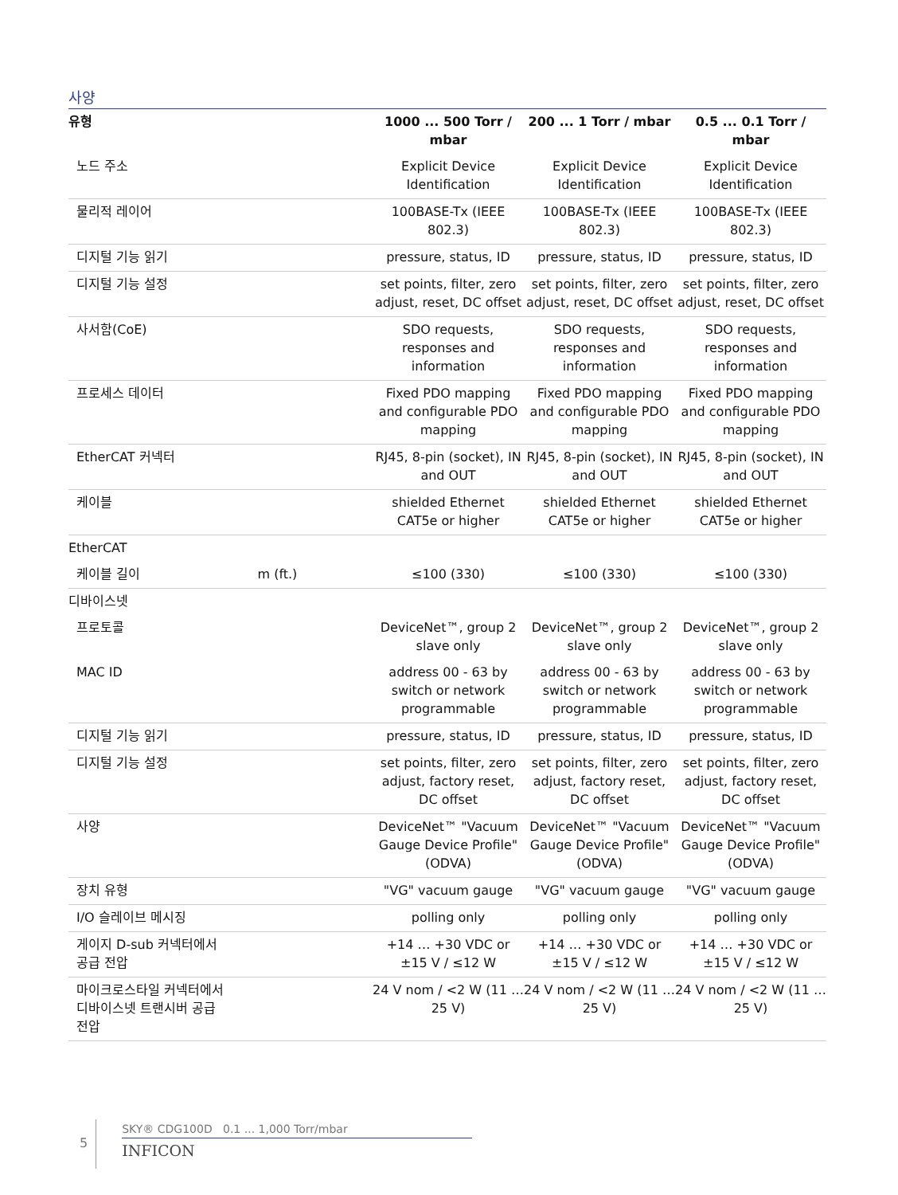사양
| 유형 | | 1000 ... 500 Torr / mbar | 200 ... 1 Torr / mbar | 0.5 ... 0.1 Torr / mbar |
| --- | --- | --- | --- | --- |
| 노드 주소 | | Explicit Device Identification | Explicit Device Identification | Explicit Device Identification |
| 물리적 레이어 | | 100BASE-Tx (IEEE 802.3) | 100BASE-Tx (IEEE 802.3) | 100BASE-Tx (IEEE 802.3) |
| 디지털 기능 읽기 | | pressure, status, ID | pressure, status, ID | pressure, status, ID |
| 디지털 기능 설정 | | set points, filter, zero adjust, reset, DC offset | set points, filter, zero adjust, reset, DC offset | set points, filter, zero adjust, reset, DC offset |
| 사서함(CoE) | | SDO requests, responses and information | SDO requests, responses and information | SDO requests, responses and information |
| 프로세스 데이터 | | Fixed PDO mapping and configurable PDO mapping | Fixed PDO mapping and configurable PDO mapping | Fixed PDO mapping and configurable PDO mapping |
| EtherCAT 커넥터 | | RJ45, 8-pin (socket), IN and OUT | RJ45, 8-pin (socket), IN and OUT | RJ45, 8-pin (socket), IN and OUT |
| 케이블 | | shielded Ethernet CAT5e or higher | shielded Ethernet CAT5e or higher | shielded Ethernet CAT5e or higher |
| EtherCAT | | | | |
| 케이블 길이 | m (ft.) | ≤100 (330) | ≤100 (330) | ≤100 (330) |
| 디바이스넷 | | | | |
| 프로토콜 | | DeviceNet™, group 2 slave only | DeviceNet™, group 2 slave only | DeviceNet™, group 2 slave only |
| MAC ID | | address 00 - 63 by switch or network programmable | address 00 - 63 by switch or network programmable | address 00 - 63 by switch or network programmable |
| 디지털 기능 읽기 | | pressure, status, ID | pressure, status, ID | pressure, status, ID |
| 디지털 기능 설정 | | set points, filter, zero adjust, factory reset, DC offset | set points, filter, zero adjust, factory reset, DC offset | set points, filter, zero adjust, factory reset, DC offset |
| 사양 | | DeviceNet™ "Vacuum Gauge Device Profile" (ODVA) | DeviceNet™ "Vacuum Gauge Device Profile" (ODVA) | DeviceNet™ "Vacuum Gauge Device Profile" (ODVA) |
| 장치 유형 | | "VG" vacuum gauge | "VG" vacuum gauge | "VG" vacuum gauge |
| I/O 슬레이브 메시징 | | polling only | polling only | polling only |
| 게이지 D-sub 커넥터에서 공급 전압 | | +14 … +30 VDC or ±15 V / ≤12 W | +14 … +30 VDC or ±15 V / ≤12 W | +14 … +30 VDC or ±15 V / ≤12 W |
| 마이크로스타일 커넥터에서 디바이스넷 트랜시버 공급 전압 | | 24 V nom / <2 W (11 … 25 V) | 24 V nom / <2 W (11 … 25 V) | 24 V nom / <2 W (11 … 25 V) |
5
SKY® CDG100D 0.1 ... 1,000 Torr/mbar
INFICON